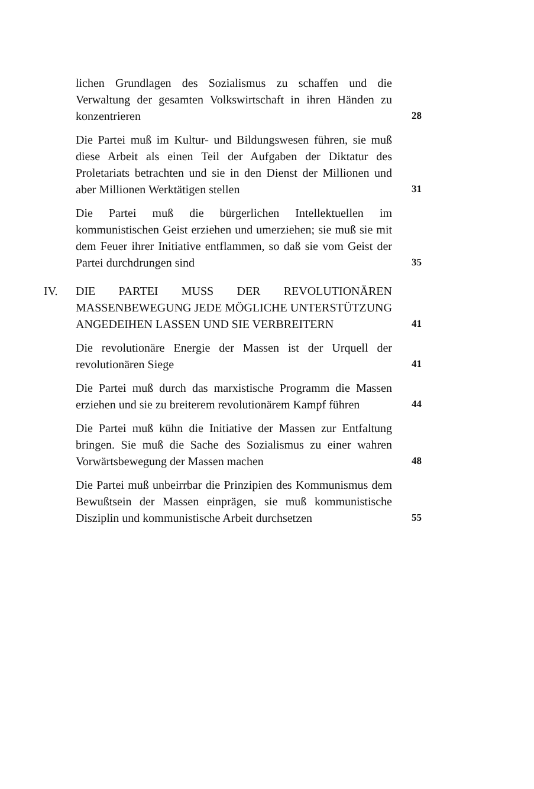lichen Grundlagen des Sozialismus zu schaffen und die Verwaltung der gesamten Volkswirtschaft in ihren Händen zu konzentrieren
28
Die Partei muß im Kultur- und Bildungswesen führen, sie muß diese Arbeit als einen Teil der Aufgaben der Diktatur des Proletariats betrachten und sie in den Dienst der Millionen und aber Millionen Werktätigen stellen
31
Die Partei muß die bürgerlichen Intellektuellen im kommunistischen Geist erziehen und umerziehen; sie muß sie mit dem Feuer ihrer Initiative entflammen, so daß sie vom Geist der Partei durchdrungen sind
35
IV. DIE PARTEI MUSS DER REVOLUTIONÄREN MASSENBEWEGUNG JEDE MÖGLICHE UNTERSTÜTZUNG ANGEDEIHEN LASSEN UND SIE VERBREITERN
41
Die revolutionäre Energie der Massen ist der Urquell der revolutionären Siege
41
Die Partei muß durch das marxistische Programm die Massen erziehen und sie zu breiterem revolutionärem Kampf führen
44
Die Partei muß kühn die Initiative der Massen zur Entfaltung bringen. Sie muß die Sache des Sozialismus zu einer wahren Vorwärtsbewegung der Massen machen
48
Die Partei muß unbeirrbar die Prinzipien des Kommunismus dem Bewußtsein der Massen einprägen, sie muß kommunistische Disziplin und kommunistische Arbeit durchsetzen
55